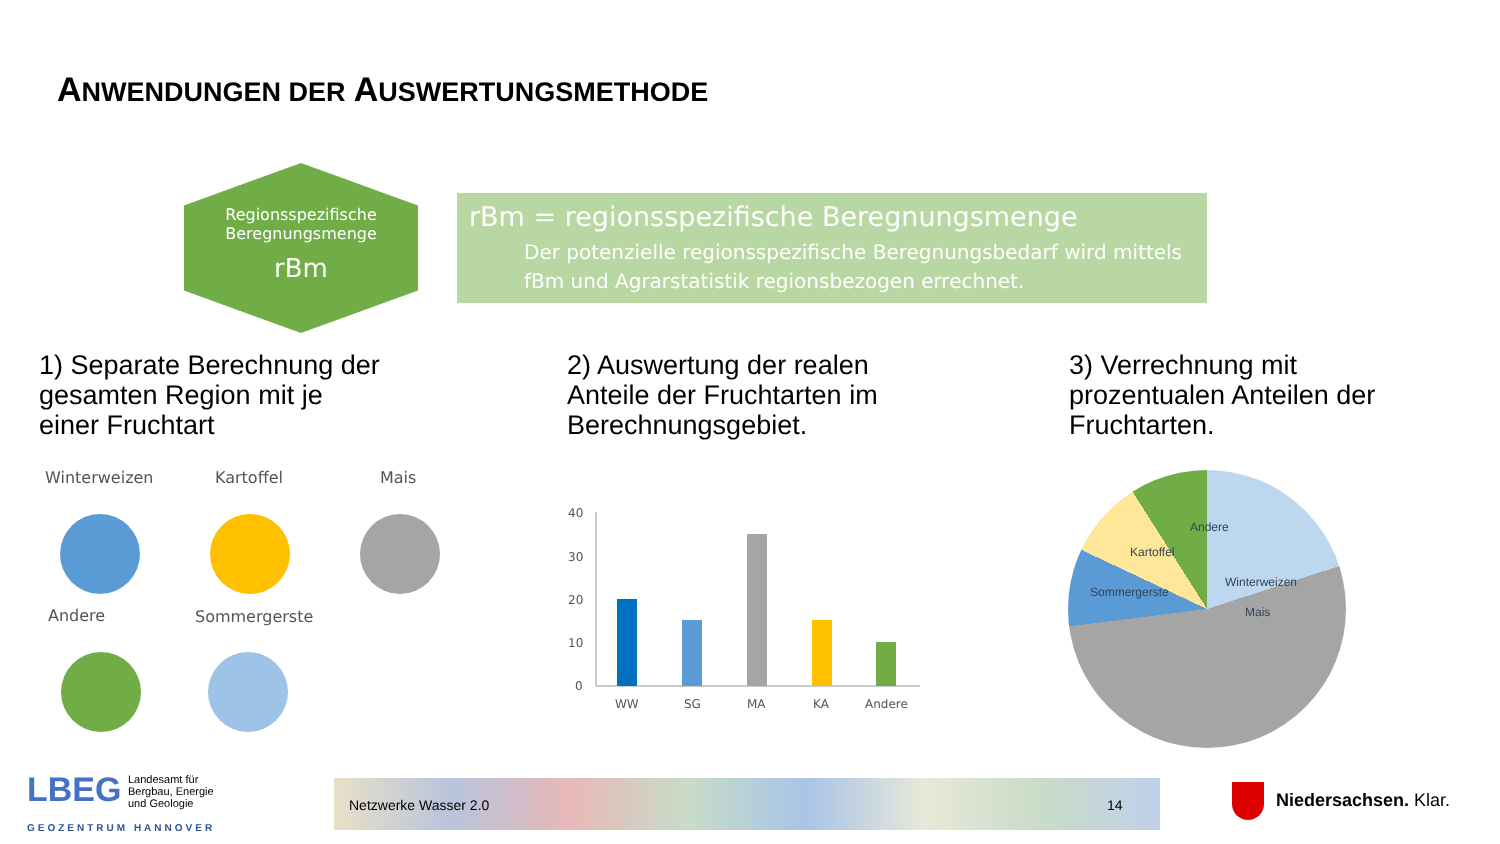ANWENDUNGEN DER AUSWERTUNGSMETHODE
Regionsspezifische
Beregnungsmenge
rBm
rBm = regionsspezifische Beregnungsmenge
Der potenzielle regionsspezifische Beregnungsbedarf wird mittels fBm und Agrarstatistik regionsbezogen errechnet.
1) Separate Berechnung der
gesamten Region mit je
einer Fruchtart
2) Auswertung der realen
Anteile der Fruchtarten im
Berechnungsgebiet.
3) Verrechnung mit
prozentualen Anteilen der
Fruchtarten.
Winterweizen Kartoffel Mais
Andere Sommergerste
40
30
20
10
0
WW
SG
MA
KA
Andere
Winterweizen
Mais
Sommergerste
Kartoffel
Andere
LBEG
Landesamt für
Bergbau, Energie
und Geologie
GEOZENTRUM HANNOVER
Netzwerke Wasser 2.0 14
Niedersachsen. Klar.